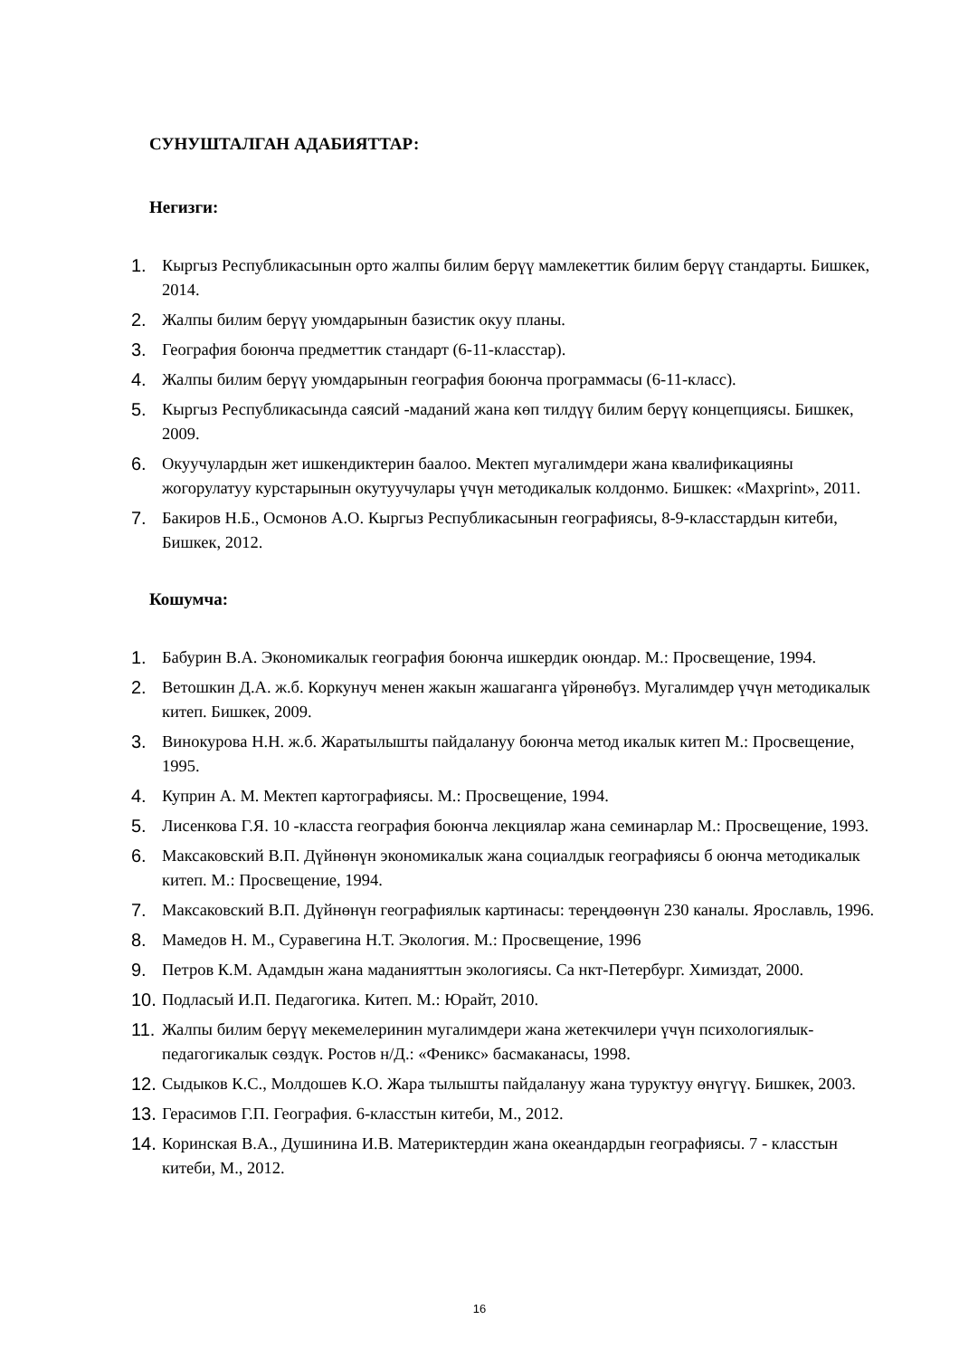СУНУШТАЛГАН АДАБИЯТТАР:
Негизги:
1. Кыргыз Республикасынын орто жалпы билим берүү мамлекеттик билим берүү стандарты. Бишкек, 2014.
2. Жалпы билим берүү уюмдарынын базистик окуу планы.
3. География боюнча предметтик стандарт (6-11-класстар).
4. Жалпы билим берүү уюмдарынын география боюнча программасы (6-11-класс).
5. Кыргыз Республикасында саясий -маданий жана көп тилдүү билим берүү концепциясы. Бишкек, 2009.
6. Окуучулардын жет ишкендиктерин баалоо. Мектеп мугалимдери жана квалификацияны жогорулатуу курстарынын окутуучулары үчүн методикалык колдонмо. Бишкек: «Maxprint», 2011.
7. Бакиров Н.Б., Осмонов А.О. Кыргыз Республикасынын географиясы, 8-9-класстардын китеби, Бишкек, 2012.
Кошумча:
1. Бабурин В.А. Экономикалык география боюнча ишкердик оюндар. М.: Просвещение, 1994.
2. Ветошкин Д.А. ж.б. Коркунуч менен жакын жашаганга үйрөнөбүз. Мугалимдер үчүн методикалык китеп. Бишкек, 2009.
3. Винокурова Н.Н. ж.б. Жаратылышты пайдалануу боюнча метод икалык китеп М.: Просвещение, 1995.
4. Куприн А. М. Мектеп картографиясы. М.: Просвещение, 1994.
5. Лисенкова Г.Я. 10 -класста география боюнча лекциялар жана семинарлар М.: Просвещение, 1993.
6. Максаковский В.П. Дүйнөнүн экономикалык жана социалдык географиясы б оюнча методикалык китеп. М.: Просвещение, 1994.
7. Максаковский В.П. Дүйнөнүн географиялык картинасы: тереңдөөнүн 230 каналы. Ярославль, 1996.
8. Мамедов Н. М., Суравегина Н.Т. Экология. М.: Просвещение, 1996
9. Петров К.М. Адамдын жана маданияттын экологиясы. Са нкт-Петербург. Химиздат, 2000.
10. Подласый И.П. Педагогика. Китеп. М.: Юрайт, 2010.
11. Жалпы билим берүү мекемелеринин мугалимдери жана жетекчилери үчүн психологиялык-педагогикалык сөздүк. Ростов н/Д.: «Феникс» басмаканасы, 1998.
12. Сыдыков К.С., Молдошев К.О. Жара тылышты пайдалануу жана туруктуу өнүгүү. Бишкек, 2003.
13. Герасимов Г.П. География. 6-класстын китеби, М., 2012.
14. Коринская В.А., Душинина И.В. Материктердин жана океандардын географиясы. 7 - класстын китеби, М., 2012.
16